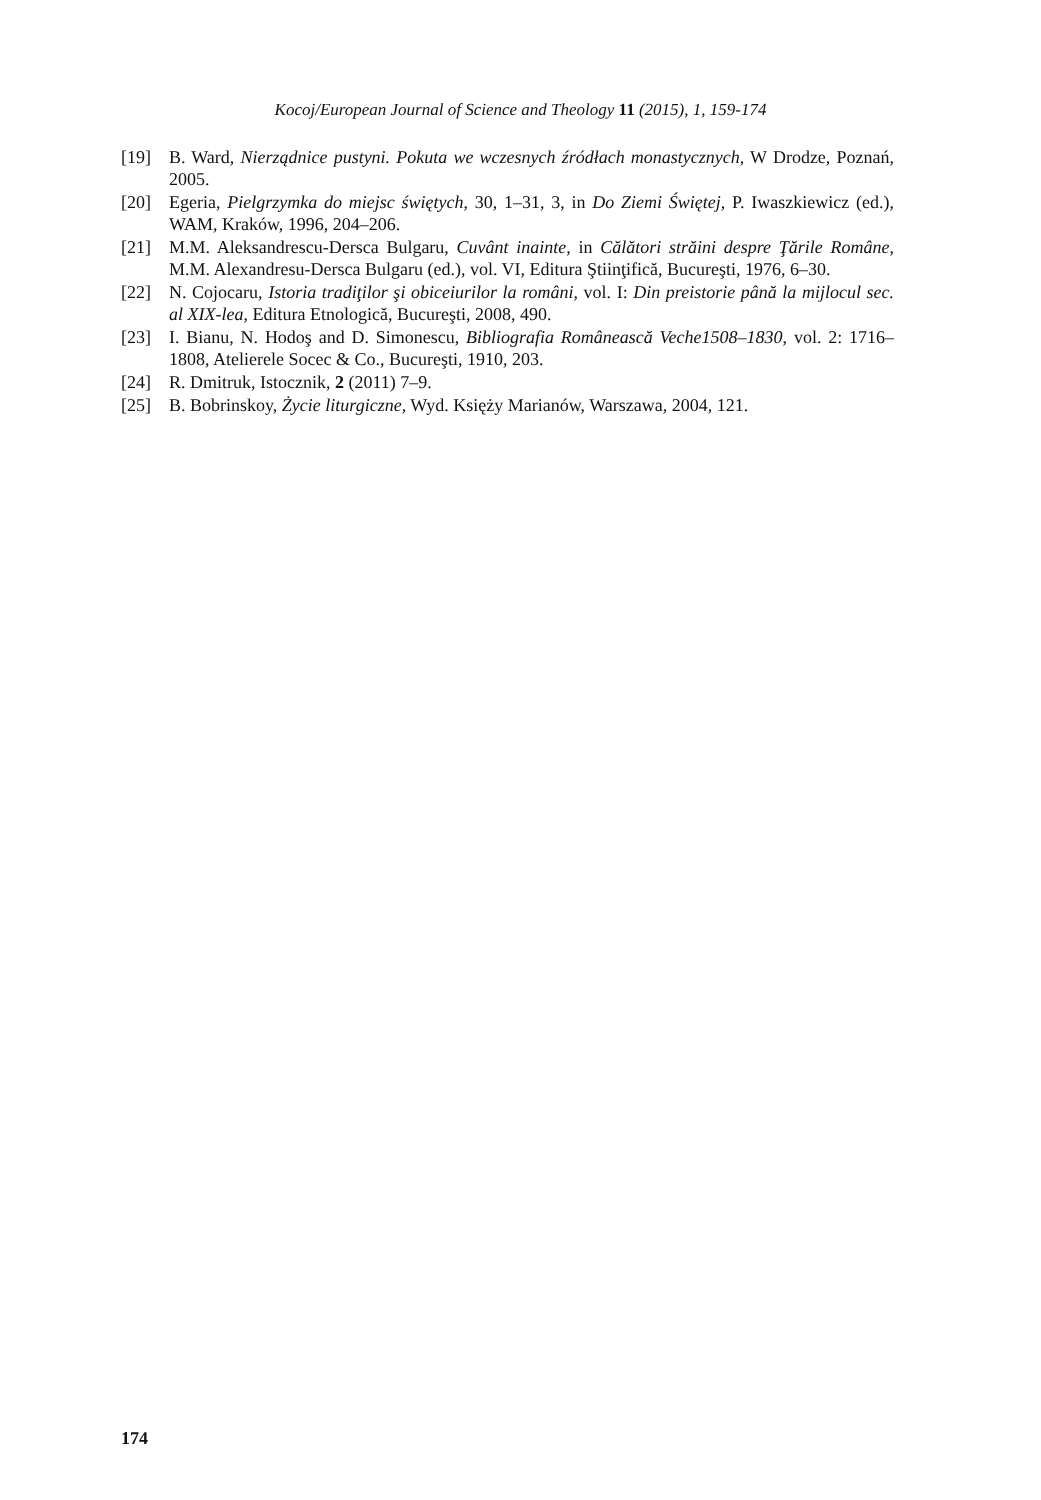Kocoj/European Journal of Science and Theology 11 (2015), 1, 159-174
[19] B. Ward, Nierządnice pustyni. Pokuta we wczesnych źródłach monastycznych, W Drodze, Poznań, 2005.
[20] Egeria, Pielgrzymka do miejsc świętych, 30, 1–31, 3, in Do Ziemi Świętej, P. Iwaszkiewicz (ed.), WAM, Kraków, 1996, 204–206.
[21] M.M. Aleksandrescu-Dersca Bulgaru, Cuvânt inainte, in Călători străini despre Ţările Române, M.M. Alexandresu-Dersca Bulgaru (ed.), vol. VI, Editura Ştiinţifică, Bucureşti, 1976, 6–30.
[22] N. Cojocaru, Istoria tradiţilor şi obiceiurilor la români, vol. I: Din preistorie până la mijlocul sec. al XIX-lea, Editura Etnologică, Bucureşti, 2008, 490.
[23] I. Bianu, N. Hodoş and D. Simonescu, Bibliografia Românească Veche1508–1830, vol. 2: 1716–1808, Atelierele Socec & Co., Bucureşti, 1910, 203.
[24] R. Dmitruk, Istocznik, 2 (2011) 7–9.
[25] B. Bobrinskoy, Życie liturgiczne, Wyd. Księży Marianów, Warszawa, 2004, 121.
174